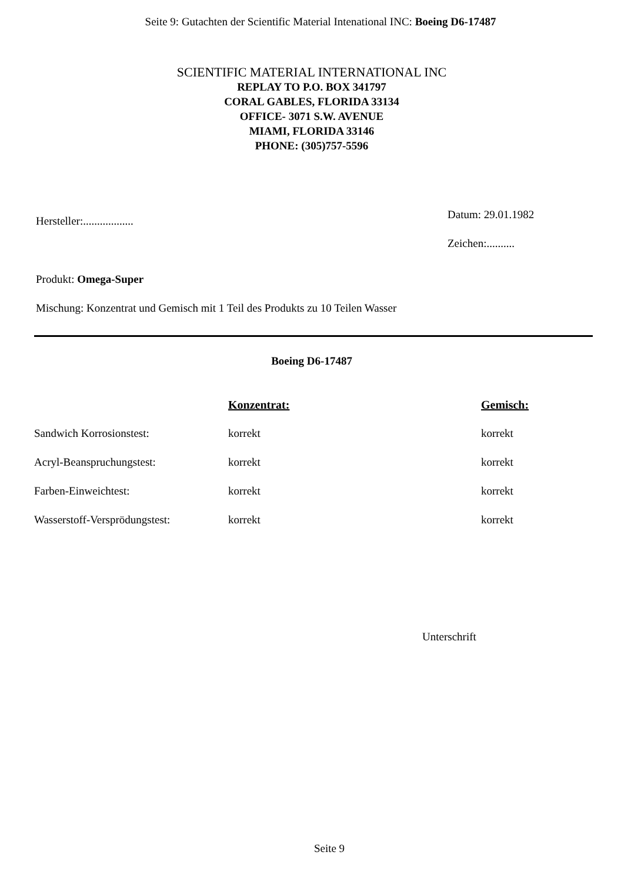Seite 9: Gutachten der Scientific Material Intenational INC: Boeing D6-17487
SCIENTIFIC MATERIAL INTERNATIONAL INC
REPLAY TO P.O. BOX 341797
CORAL GABLES, FLORIDA 33134
OFFICE- 3071 S.W. AVENUE
MIAMI, FLORIDA 33146
PHONE: (305)757-5596
Hersteller:..................
Datum: 29.01.1982
Zeichen:..........
Produkt: Omega-Super
Mischung: Konzentrat und Gemisch mit 1 Teil des Produkts zu 10 Teilen Wasser
Boeing D6-17487
| | Konzentrat: | Gemisch: |
| --- | --- | --- |
| Sandwich Korrosionstest: | korrekt | korrekt |
| Acryl-Beanspruchungstest: | korrekt | korrekt |
| Farben-Einweichtest: | korrekt | korrekt |
| Wasserstoff-Versprödungstest: | korrekt | korrekt |
Unterschrift
Seite 9